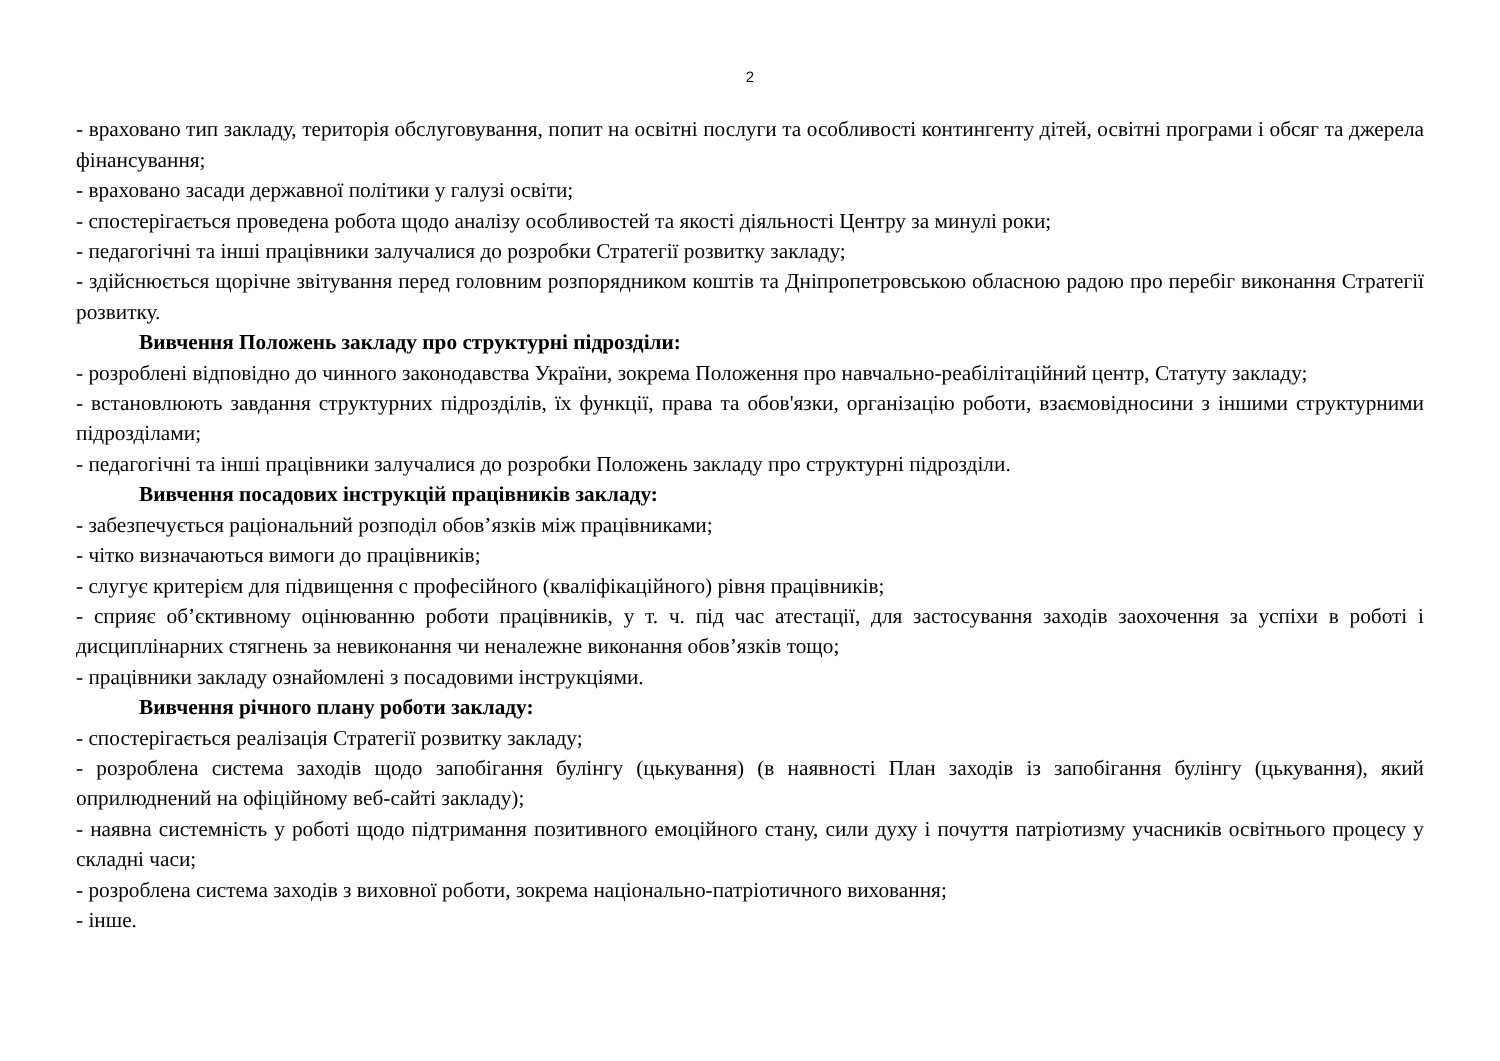2
- враховано тип закладу, територія обслуговування, попит на освітні послуги та особливості контингенту дітей, освітні програми і обсяг та джерела фінансування;
- враховано засади державної політики у галузі освіти;
- спостерігається проведена робота щодо аналізу особливостей та якості діяльності Центру за минулі роки;
- педагогічні та інші працівники залучалися до розробки Стратегії розвитку закладу;
- здійснюється щорічне звітування перед головним розпорядником коштів та Дніпропетровською обласною радою про перебіг виконання Стратегії розвитку.
Вивчення Положень закладу про структурні підрозділи:
- розроблені відповідно до чинного законодавства України, зокрема Положення про навчально-реабілітаційний центр, Статуту закладу;
- встановлюють завдання структурних підрозділів, їх функції, права та обов'язки, організацію роботи, взаємовідносини з іншими структурними підрозділами;
- педагогічні та інші працівники залучалися до розробки Положень закладу про структурні підрозділи.
Вивчення посадових інструкцій працівників закладу:
- забезпечується раціональний розподіл обов’язків між працівниками;
- чітко визначаються вимоги до працівників;
- слугує критерієм для підвищення с професійного (кваліфікаційного) рівня працівників;
- сприяє об’єктивному оцінюванню роботи працівників, у т. ч. під час атестації, для застосування заходів заохочення за успіхи в роботі і дисциплінарних стягнень за невиконання чи неналежне виконання обов’язків тощо;
- працівники закладу ознайомлені з посадовими інструкціями.
Вивчення річного плану роботи закладу:
- спостерігається реалізація Стратегії розвитку закладу;
- розроблена система заходів щодо запобігання булінгу (цькування) (в наявності План заходів із запобігання булінгу (цькування), який оприлюднений на офіційному веб-сайті закладу);
- наявна системність у роботі щодо підтримання позитивного емоційного стану, сили духу і почуття патріотизму учасників освітнього процесу у складні часи;
- розроблена система заходів з виховної роботи, зокрема національно-патріотичного виховання;
- інше.